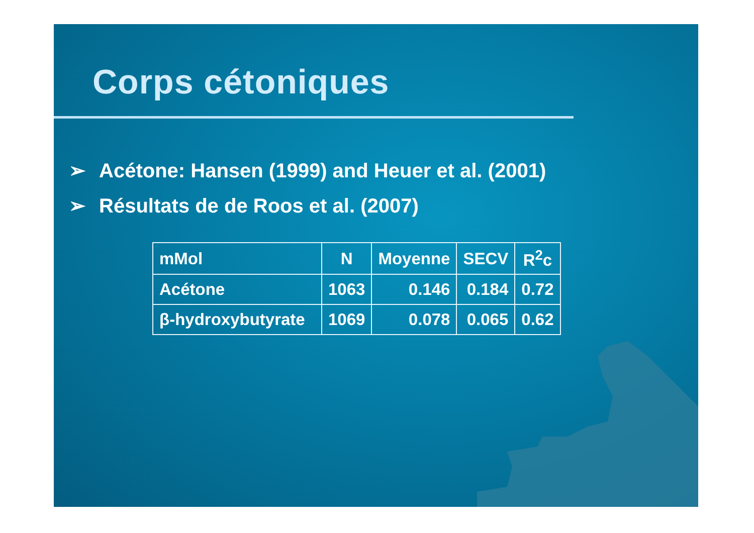Corps cétoniques
➢ Acétone: Hansen (1999) and Heuer et al. (2001)
➢ Résultats de de Roos et al. (2007)
| mMol | N | Moyenne | SECV | R<sup>2</sup>c |
| --- | --- | --- | --- | --- |
| Acétone | 1063 | 0.146 | 0.184 | 0.72 |
| β-hydroxybutyrate | 1069 | 0.078 | 0.065 | 0.62 |